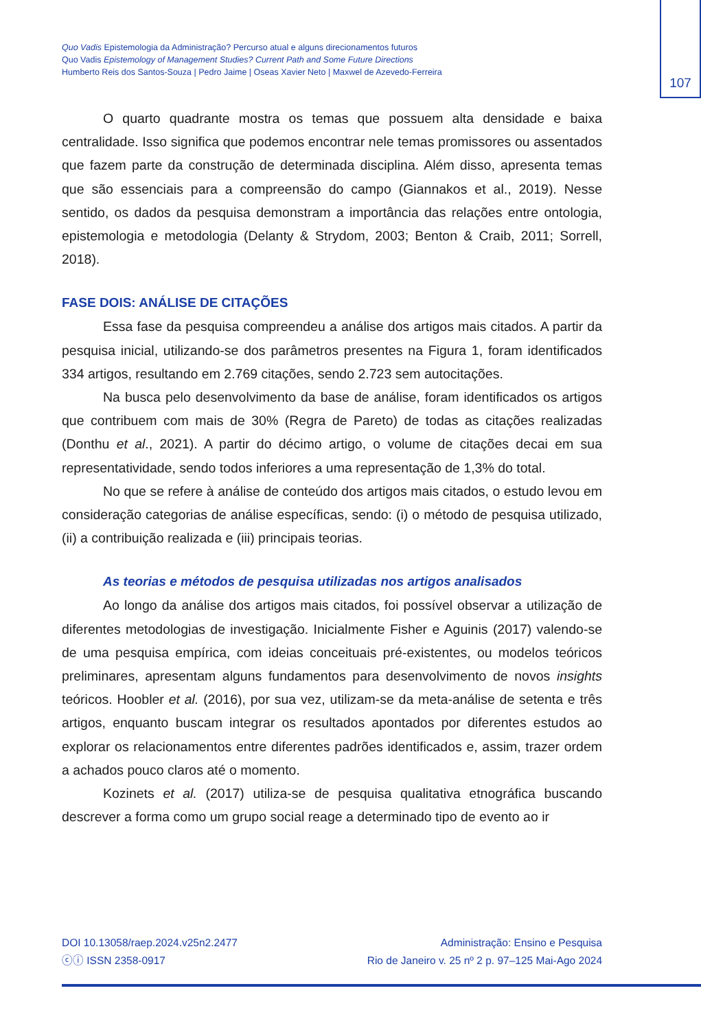107
Quo Vadis Epistemologia da Administração? Percurso atual e alguns direcionamentos futuros
Quo Vadis Epistemology of Management Studies? Current Path and Some Future Directions
Humberto Reis dos Santos-Souza | Pedro Jaime | Oseas Xavier Neto | Maxwel de Azevedo-Ferreira
O quarto quadrante mostra os temas que possuem alta densidade e baixa centralidade. Isso significa que podemos encontrar nele temas promissores ou assentados que fazem parte da construção de determinada disciplina. Além disso, apresenta temas que são essenciais para a compreensão do campo (Giannakos et al., 2019). Nesse sentido, os dados da pesquisa demonstram a importância das relações entre ontologia, epistemologia e metodologia (Delanty & Strydom, 2003; Benton & Craib, 2011; Sorrell, 2018).
FASE DOIS: ANÁLISE DE CITAÇÕES
Essa fase da pesquisa compreendeu a análise dos artigos mais citados. A partir da pesquisa inicial, utilizando-se dos parâmetros presentes na Figura 1, foram identificados 334 artigos, resultando em 2.769 citações, sendo 2.723 sem autocitações.
Na busca pelo desenvolvimento da base de análise, foram identificados os artigos que contribuem com mais de 30% (Regra de Pareto) de todas as citações realizadas (Donthu et al., 2021). A partir do décimo artigo, o volume de citações decai em sua representatividade, sendo todos inferiores a uma representação de 1,3% do total.
No que se refere à análise de conteúdo dos artigos mais citados, o estudo levou em consideração categorias de análise específicas, sendo: (i) o método de pesquisa utilizado, (ii) a contribuição realizada e (iii) principais teorias.
As teorias e métodos de pesquisa utilizadas nos artigos analisados
Ao longo da análise dos artigos mais citados, foi possível observar a utilização de diferentes metodologias de investigação. Inicialmente Fisher e Aguinis (2017) valendo-se de uma pesquisa empírica, com ideias conceituais pré-existentes, ou modelos teóricos preliminares, apresentam alguns fundamentos para desenvolvimento de novos insights teóricos. Hoobler et al. (2016), por sua vez, utilizam-se da meta-análise de setenta e três artigos, enquanto buscam integrar os resultados apontados por diferentes estudos ao explorar os relacionamentos entre diferentes padrões identificados e, assim, trazer ordem a achados pouco claros até o momento.
Kozinets et al. (2017) utiliza-se de pesquisa qualitativa etnográfica buscando descrever a forma como um grupo social reage a determinado tipo de evento ao ir
DOI 10.13058/raep.2024.v25n2.2477
ⓒⓘ ISSN 2358-0917
Administração: Ensino e Pesquisa
Rio de Janeiro v. 25 nº 2 p. 97–125 Mai-Ago 2024